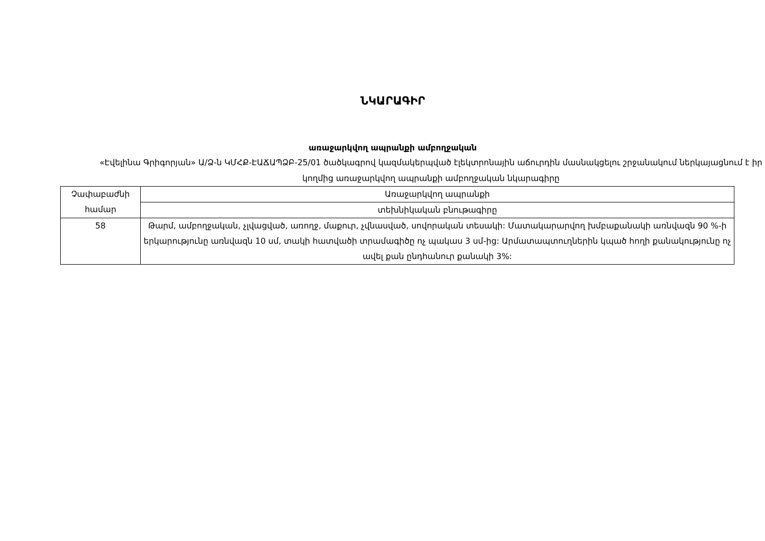ՆԿԱՐԱԳԻՐ
առաջարկվող ապրանքի ամբողջական
«Էվելինա Գրիգորյան» Ա/Ձ-ն ԿՄՀՔ-ԷԱՃԱՊՁԲ-25/01 ծածկագրով կազմակերպված էլեկտրոնային աճուրդին մասնակցելու շրջանակում ներկայացնում է իր կողմից առաջարկվող ապրանքի ամբողջական նկարագիրը
| Չափաբաժնի համար | Առաջարկվող ապրանքի |
| | տեխնիկական բնութագիրը |
| 58 | Թարմ, ամբողջական, չլվացված, առողջ, մաքուր, չվնասված, սովորական տեսակի: Մատակարարվող խմբաքանակի առնվազն 90 %-ի երկարությունը առնվազն 10 սմ, տակի հատվածի տրամագիծը ոչ պակաս 3 սմ-ից: Արմատապտուղներին կպած հողի քանակությունը ոչ ավել քան ընդհանուր քանակի 3%: |